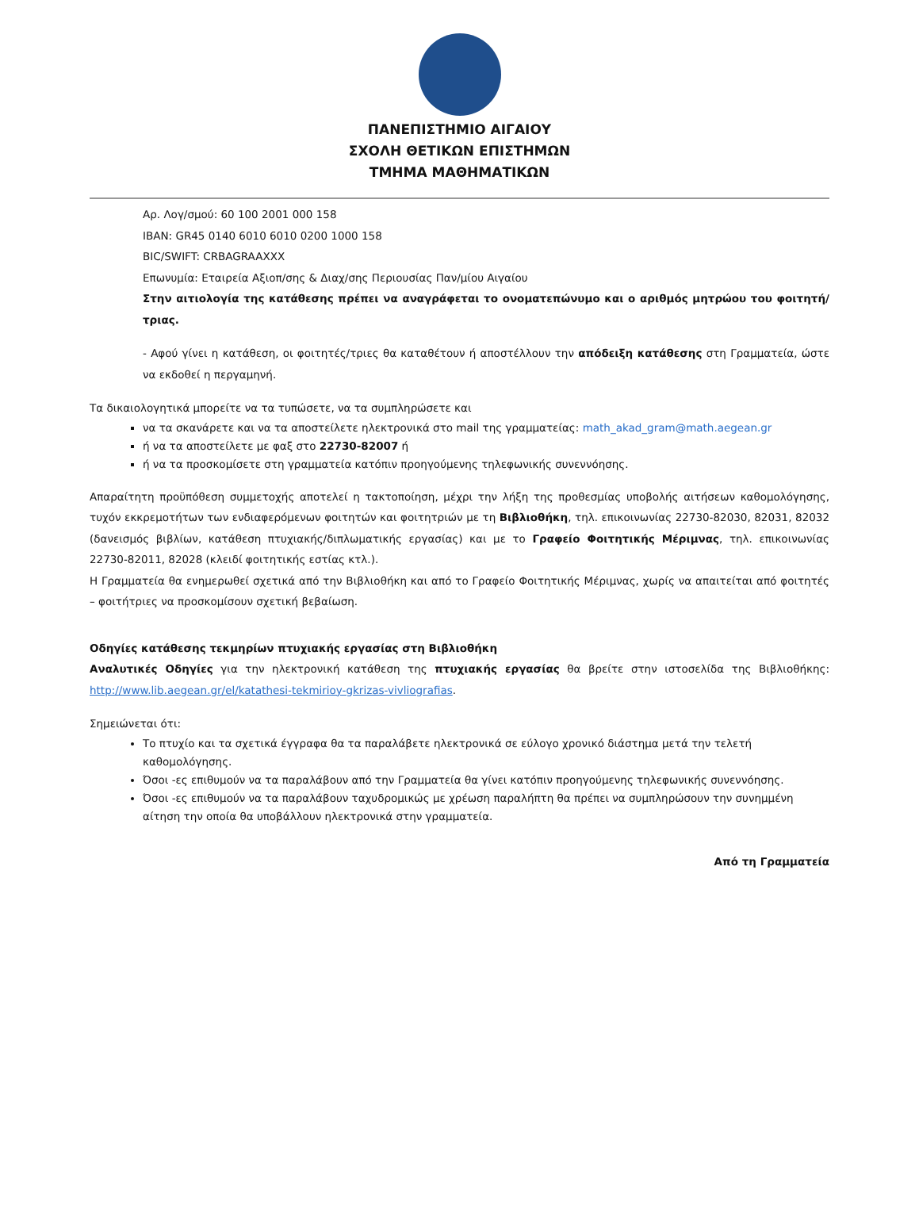ΠΑΝΕΠΙΣΤΗΜΙΟ ΑΙΓΑΙΟΥ
ΣΧΟΛΗ ΘΕΤΙΚΩΝ ΕΠΙΣΤΗΜΩΝ
ΤΜΗΜΑ ΜΑΘΗΜΑΤΙΚΩΝ
Αρ. Λογ/σμού: 60 100 2001 000 158
IBAN: GR45 0140 6010 6010 0200 1000 158
BIC/SWIFT: CRBAGRAAXXX
Επωνυμία: Εταιρεία Αξιοπ/σης & Διαχ/σης Περιουσίας Παν/μίου Αιγαίου
Στην αιτιολογία της κατάθεσης πρέπει να αναγράφεται το ονοματεπώνυμο και ο αριθμός μητρώου του φοιτητή/τριας.
- Αφού γίνει η κατάθεση, οι φοιτητές/τριες θα καταθέτουν ή αποστέλλουν την απόδειξη κατάθεσης στη Γραμματεία, ώστε να εκδοθεί η περγαμηνή.
Τα δικαιολογητικά μπορείτε να τα τυπώσετε, να τα συμπληρώσετε και
να τα σκανάρετε και να τα αποστείλετε ηλεκτρονικά στο mail της γραμματείας: math_akad_gram@math.aegean.gr
ή να τα αποστείλετε με φαξ στο 22730-82007 ή
ή να τα προσκομίσετε στη γραμματεία κατόπιν προηγούμενης τηλεφωνικής συνεννόησης.
Απαραίτητη προϋπόθεση συμμετοχής αποτελεί η τακτοποίηση, μέχρι την λήξη της προθεσμίας υποβολής αιτήσεων καθομολόγησης, τυχόν εκκρεμοτήτων των ενδιαφερόμενων φοιτητών και φοιτητριών με τη Βιβλιοθήκη, τηλ. επικοινωνίας 22730-82030, 82031, 82032 (δανεισμός βιβλίων, κατάθεση πτυχιακής/διπλωματικής εργασίας) και με το Γραφείο Φοιτητικής Μέριμνας, τηλ. επικοινωνίας 22730-82011, 82028 (κλειδί φοιτητικής εστίας κτλ.).
Η Γραμματεία θα ενημερωθεί σχετικά από την Βιβλιοθήκη και από το Γραφείο Φοιτητικής Μέριμνας, χωρίς να απαιτείται από φοιτητές – φοιτήτριες να προσκομίσουν σχετική βεβαίωση.
Οδηγίες κατάθεσης τεκμηρίων πτυχιακής εργασίας στη Βιβλιοθήκη
Αναλυτικές Οδηγίες για την ηλεκτρονική κατάθεση της πτυχιακής εργασίας θα βρείτε στην ιστοσελίδα της Βιβλιοθήκης: http://www.lib.aegean.gr/el/katathesi-tekmirioy-gkrizas-vivliografias.
Σημειώνεται ότι:
Το πτυχίο και τα σχετικά έγγραφα θα τα παραλάβετε ηλεκτρονικά σε εύλογο χρονικό διάστημα μετά την τελετή καθομολόγησης.
Όσοι -ες επιθυμούν να τα παραλάβουν από την Γραμματεία θα γίνει κατόπιν προηγούμενης τηλεφωνικής συνεννόησης.
Όσοι -ες επιθυμούν να τα παραλάβουν ταχυδρομικώς με χρέωση παραλήπτη θα πρέπει να συμπληρώσουν την συνημμένη αίτηση την οποία θα υποβάλλουν ηλεκτρονικά στην γραμματεία.
Από τη Γραμματεία